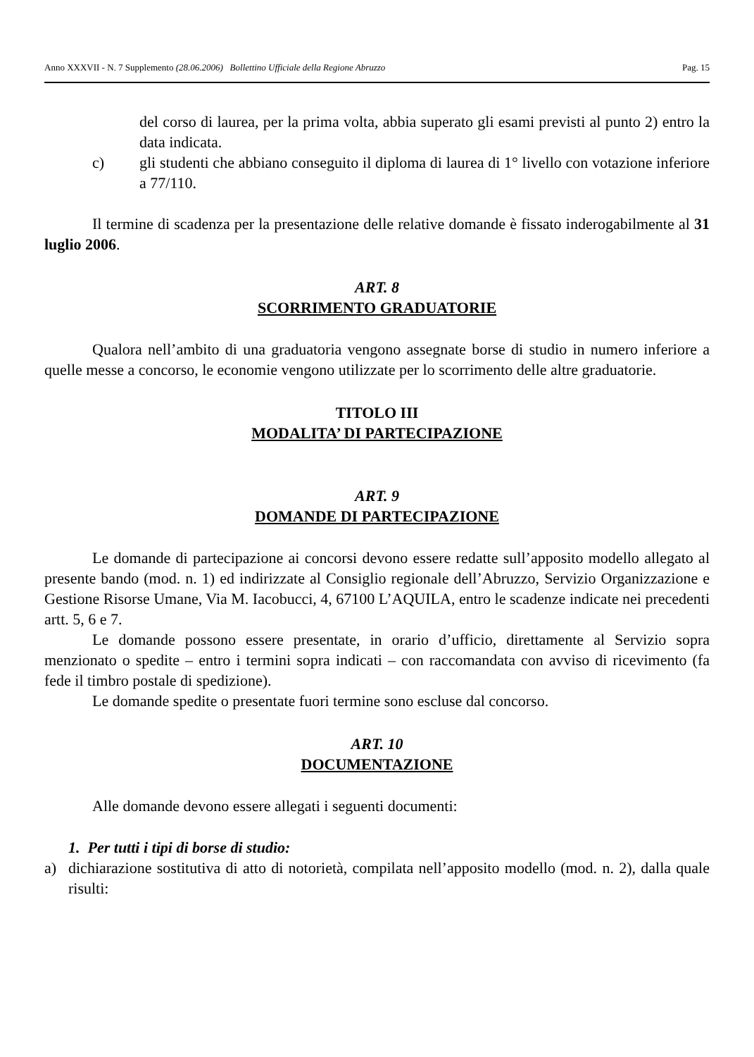Anno XXXVII - N. 7 Supplemento (28.06.2006) Bollettino Ufficiale della Regione Abruzzo Pag. 15
del corso di laurea, per la prima volta, abbia superato gli esami previsti al punto 2) entro la data indicata.
c)
gli studenti che abbiano conseguito il diploma di laurea di 1° livello con votazione inferiore a 77/110.
Il termine di scadenza per la presentazione delle relative domande è fissato inderogabilmente al 31 luglio 2006.
ART. 8
SCORRIMENTO GRADUATORIE
Qualora nell’ambito di una graduatoria vengono assegnate borse di studio in numero inferiore a quelle messe a concorso, le economie vengono utilizzate per lo scorrimento delle altre graduatorie.
TITOLO III
MODALITA’ DI PARTECIPAZIONE
ART. 9
DOMANDE DI PARTECIPAZIONE
Le domande di partecipazione ai concorsi devono essere redatte sull’apposito modello allegato al presente bando (mod. n. 1) ed indirizzate al Consiglio regionale dell’Abruzzo, Servizio Organizzazione e Gestione Risorse Umane, Via M. Iacobucci, 4, 67100 L’AQUILA, entro le scadenze indicate nei precedenti artt. 5, 6 e 7.
Le domande possono essere presentate, in orario d’ufficio, direttamente al Servizio sopra menzionato o spedite – entro i termini sopra indicati – con raccomandata con avviso di ricevimento (fa fede il timbro postale di spedizione).
Le domande spedite o presentate fuori termine sono escluse dal concorso.
ART. 10
DOCUMENTAZIONE
Alle domande devono essere allegati i seguenti documenti:
1. Per tutti i tipi di borse di studio:
a)
dichiarazione sostitutiva di atto di notorietà, compilata nell’apposito modello (mod. n. 2), dalla quale risulti: